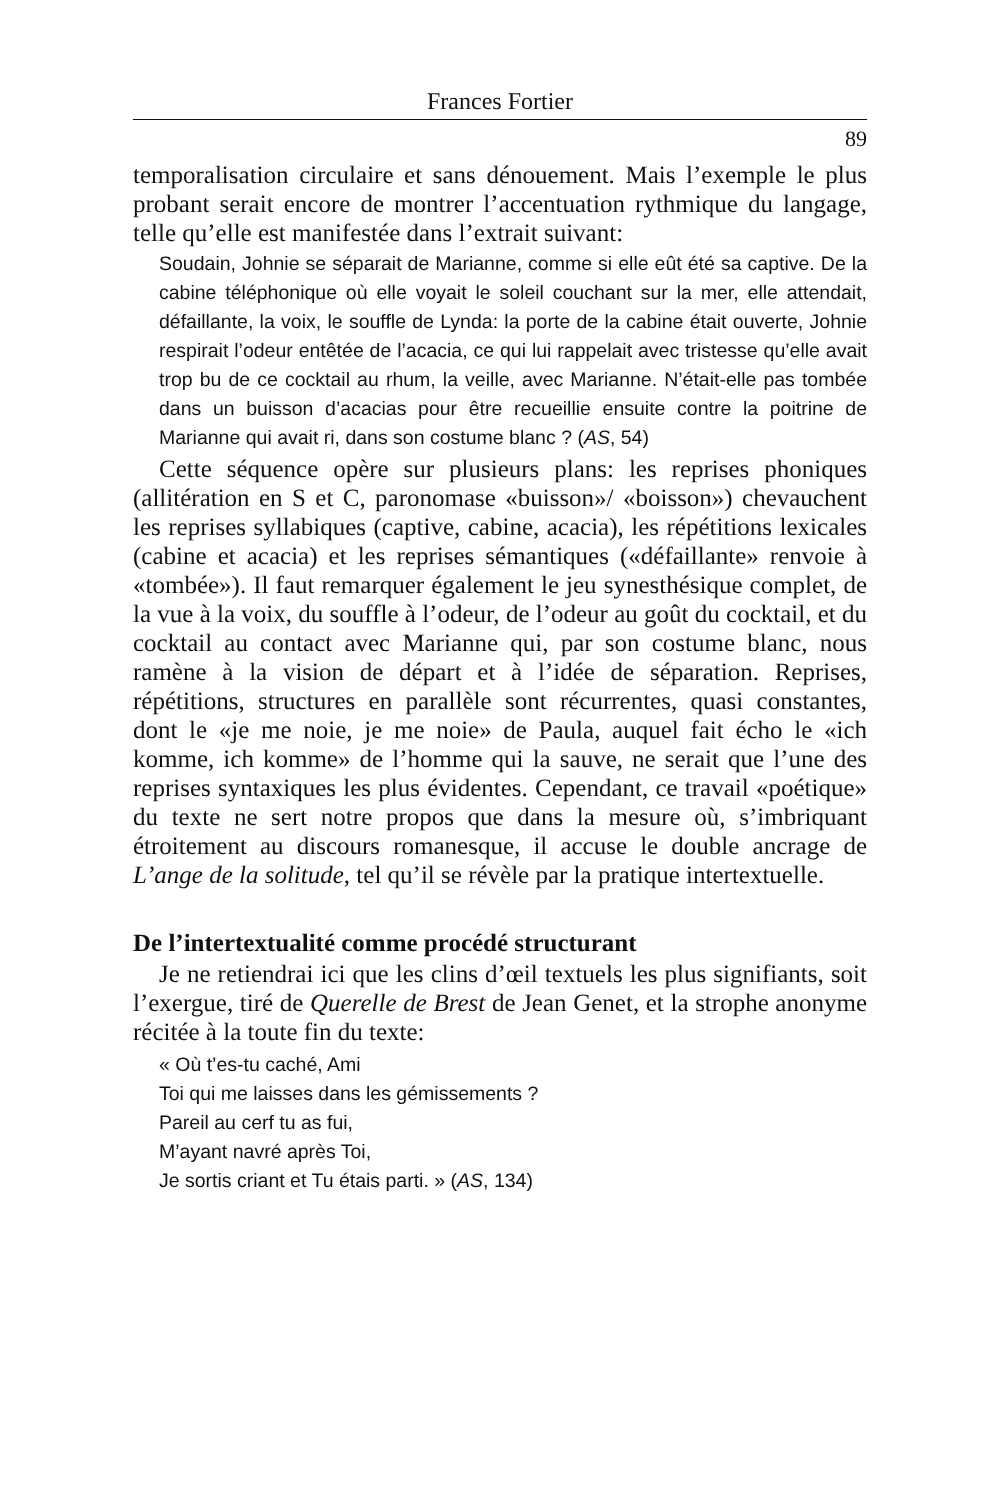Frances Fortier
89
temporalisation circulaire et sans dénouement. Mais l’exemple le plus probant serait encore de montrer l’accentuation rythmique du langage, telle qu’elle est manifestée dans l’extrait suivant:
Soudain, Johnie se séparait de Marianne, comme si elle eût été sa captive. De la cabine téléphonique où elle voyait le soleil couchant sur la mer, elle attendait, défaillante, la voix, le souffle de Lynda: la porte de la cabine était ouverte, Johnie respirait l’odeur entêtée de l’acacia, ce qui lui rappelait avec tristesse qu’elle avait trop bu de ce cocktail au rhum, la veille, avec Marianne. N’était-elle pas tombée dans un buisson d’acacias pour être recueillie ensuite contre la poitrine de Marianne qui avait ri, dans son costume blanc ? (AS, 54)
Cette séquence opère sur plusieurs plans: les reprises phoniques (allitération en S et C, paronomase «buisson»/ «boisson») chevauchent les reprises syllabiques (captive, cabine, acacia), les répétitions lexicales (cabine et acacia) et les reprises sémantiques («défaillante» renvoie à «tombée»). Il faut remarquer également le jeu synesthésique complet, de la vue à la voix, du souffle à l’odeur, de l’odeur au goût du cocktail, et du cocktail au contact avec Marianne qui, par son costume blanc, nous ramène à la vision de départ et à l’idée de séparation. Reprises, répétitions, structures en parallèle sont récurrentes, quasi constantes, dont le «je me noie, je me noie» de Paula, auquel fait écho le «ich komme, ich komme» de l’homme qui la sauve, ne serait que l’une des reprises syntaxiques les plus évidentes. Cependant, ce travail «poétique» du texte ne sert notre propos que dans la mesure où, s’imbriquant étroitement au discours romanesque, il accuse le double ancrage de L’ange de la solitude, tel qu’il se révèle par la pratique intertextuelle.
De l’intertextualité comme procédé structurant
Je ne retiendrai ici que les clins d’œil textuels les plus signifiants, soit l’exergue, tiré de Querelle de Brest de Jean Genet, et la strophe anonyme récitée à la toute fin du texte:
« Où t’es-tu caché, Ami
Toi qui me laisses dans les gémissements ?
Pareil au cerf tu as fui,
M’ayant navré après Toi,
Je sortis criant et Tu étais parti. » (AS, 134)